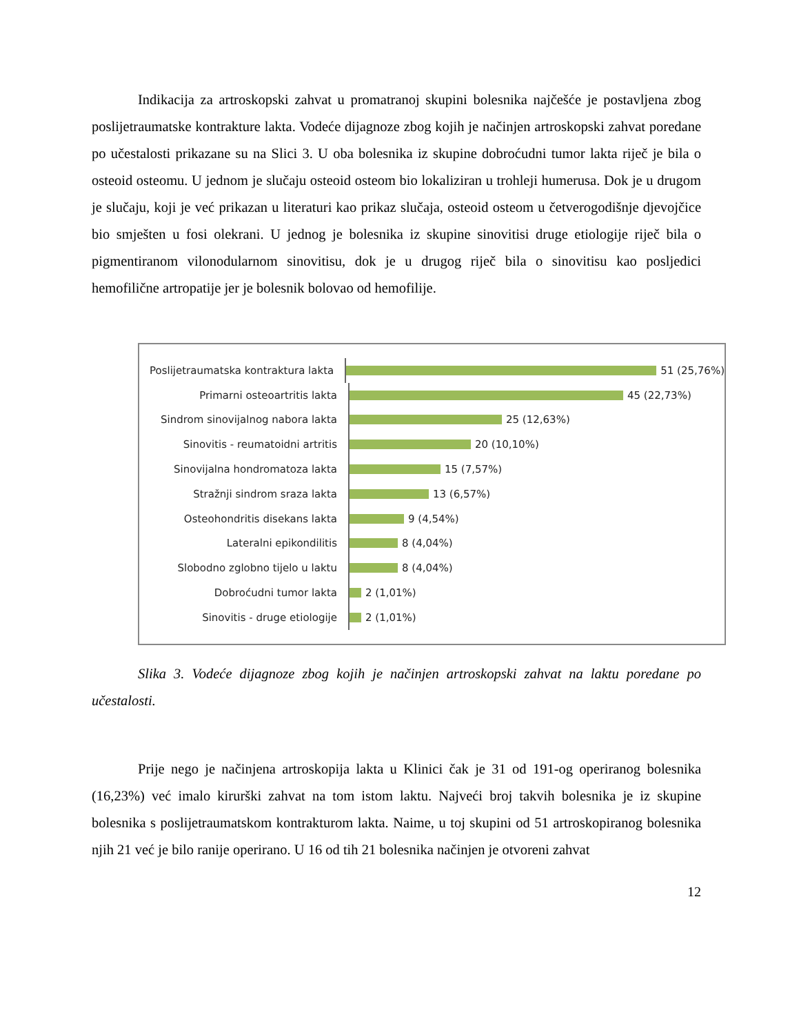Indikacija za artroskopski zahvat u promatranoj skupini bolesnika najčešće je postavljena zbog poslijetraumatske kontrakture lakta. Vodeće dijagnoze zbog kojih je načinjen artroskopski zahvat poredane po učestalosti prikazane su na Slici 3. U oba bolesnika iz skupine dobroćudni tumor lakta riječ je bila o osteoid osteomu. U jednom je slučaju osteoid osteom bio lokaliziran u trohleji humerusa. Dok je u drugom je slučaju, koji je već prikazan u literaturi kao prikaz slučaja, osteoid osteom u četverogodišnje djevojčice bio smješten u fosi olekrani. U jednog je bolesnika iz skupine sinovitisi druge etiologije riječ bila o pigmentiranom vilonodularnom sinovitisu, dok je u drugog riječ bila o sinovitisu kao posljedici hemofilične artropatije jer je bolesnik bolovao od hemofilije.
Poslijetraumatska kontraktura lakta
51 (25,76%)
Primarni osteoartritis lakta
45 (22,73%)
Sindrom sinovijalnog nabora lakta
25 (12,63%)
Sinovitis - reumatoidni artritis
20 (10,10%)
Sinovijalna hondromatoza lakta
15 (7,57%)
Stražnji sindrom sraza lakta
13 (6,57%)
Osteohondritis disekans lakta
9 (4,54%)
Lateralni epikondilitis
8 (4,04%)
Slobodno zglobno tijelo u laktu
8 (4,04%)
Dobroćudni tumor lakta
2 (1,01%)
Sinovitis - druge etiologije
2 (1,01%)
Slika 3. Vodeće dijagnoze zbog kojih je načinjen artroskopski zahvat na laktu poredane po učestalosti.
Prije nego je načinjena artroskopija lakta u Klinici čak je 31 od 191-og operiranog bolesnika (16,23%) već imalo kirurški zahvat na tom istom laktu. Najveći broj takvih bolesnika je iz skupine bolesnika s poslijetraumatskom kontrakturom lakta. Naime, u toj skupini od 51 artroskopiranog bolesnika njih 21 već je bilo ranije operirano. U 16 od tih 21 bolesnika načinjen je otvoreni zahvat
12